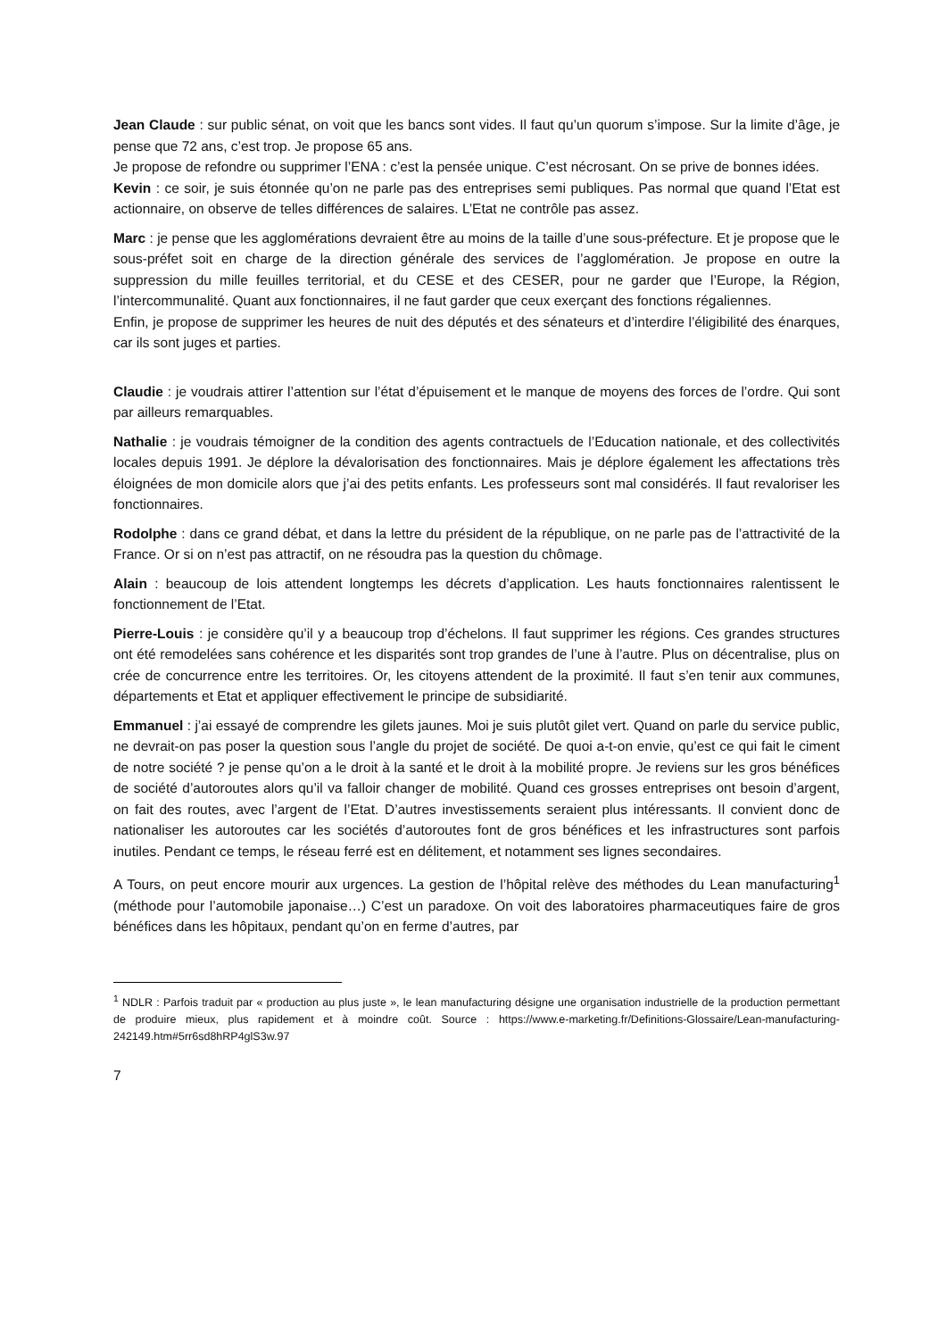Jean Claude : sur public sénat, on voit que les bancs sont vides. Il faut qu’un quorum s’impose. Sur la limite d’âge, je pense que 72 ans, c’est trop. Je propose 65 ans.
Je propose de refondre ou supprimer l’ENA : c’est la pensée unique. C’est nécrosant. On se prive de bonnes idées.
Kevin : ce soir, je suis étonnée qu’on ne parle pas des entreprises semi publiques. Pas normal que quand l’Etat est actionnaire, on observe de telles différences de salaires. L’Etat ne contrôle pas assez.
Marc : je pense que les agglomérations devraient être au moins de la taille d’une sous-préfecture. Et je propose que le sous-préfet soit en charge de la direction générale des services de l’agglomération. Je propose en outre la suppression du mille feuilles territorial, et du CESE et des CESER, pour ne garder que l’Europe, la Région, l’intercommunalité. Quant aux fonctionnaires, il ne faut garder que ceux exerçant des fonctions régaliennes.
Enfin, je propose de supprimer les heures de nuit des députés et des sénateurs et d’interdire l’éligibilité des énarques, car ils sont juges et parties.
Claudie : je voudrais attirer l’attention sur l’état d’épuisement et le manque de moyens des forces de l’ordre. Qui sont par ailleurs remarquables.
Nathalie : je voudrais témoigner de la condition des agents contractuels de l’Education nationale, et des collectivités locales depuis 1991. Je déplore la dévalorisation des fonctionnaires. Mais je déplore également les affectations très éloignées de mon domicile alors que j’ai des petits enfants. Les professeurs sont mal considérés. Il faut revaloriser les fonctionnaires.
Rodolphe : dans ce grand débat, et dans la lettre du président de la république, on ne parle pas de l’attractivité de la France. Or si on n’est pas attractif, on ne résoudra pas la question du chômage.
Alain : beaucoup de lois attendent longtemps les décrets d’application. Les hauts fonctionnaires ralentissent le fonctionnement de l’Etat.
Pierre-Louis : je considère qu’il y a beaucoup trop d’échelons. Il faut supprimer les régions. Ces grandes structures ont été remodelées sans cohérence et les disparités sont trop grandes de l’une à l’autre. Plus on décentralise, plus on crée de concurrence entre les territoires. Or, les citoyens attendent de la proximité. Il faut s’en tenir aux communes, départements et Etat et appliquer effectivement le principe de subsidiarité.
Emmanuel : j’ai essayé de comprendre les gilets jaunes. Moi je suis plutôt gilet vert. Quand on parle du service public, ne devrait-on pas poser la question sous l’angle du projet de société. De quoi a-t-on envie, qu’est ce qui fait le ciment de notre société ? je pense qu’on a le droit à la santé et le droit à la mobilité propre. Je reviens sur les gros bénéfices de société d’autoroutes alors qu’il va falloir changer de mobilité. Quand ces grosses entreprises ont besoin d’argent, on fait des routes, avec l’argent de l’Etat. D’autres investissements seraient plus intéressants. Il convient donc de nationaliser les autoroutes car les sociétés d’autoroutes font de gros bénéfices et les infrastructures sont parfois inutiles. Pendant ce temps, le réseau ferré est en délitement, et notamment ses lignes secondaires.
A Tours, on peut encore mourir aux urgences. La gestion de l’hôpital relève des méthodes du Lean manufacturing<sup>1</sup> (méthode pour l’automobile japonaise…) C’est un paradoxe. On voit des laboratoires pharmaceutiques faire de gros bénéfices dans les hôpitaux, pendant qu’on en ferme d’autres, par
<sup>1</sup> NDLR : Parfois traduit par « production au plus juste », le lean manufacturing désigne une organisation industrielle de la production permettant de produire mieux, plus rapidement et à moindre coût. Source : https://www.e-marketing.fr/Definitions-Glossaire/Lean-manufacturing-242149.htm#5rr6sd8hRP4glS3w.97
7